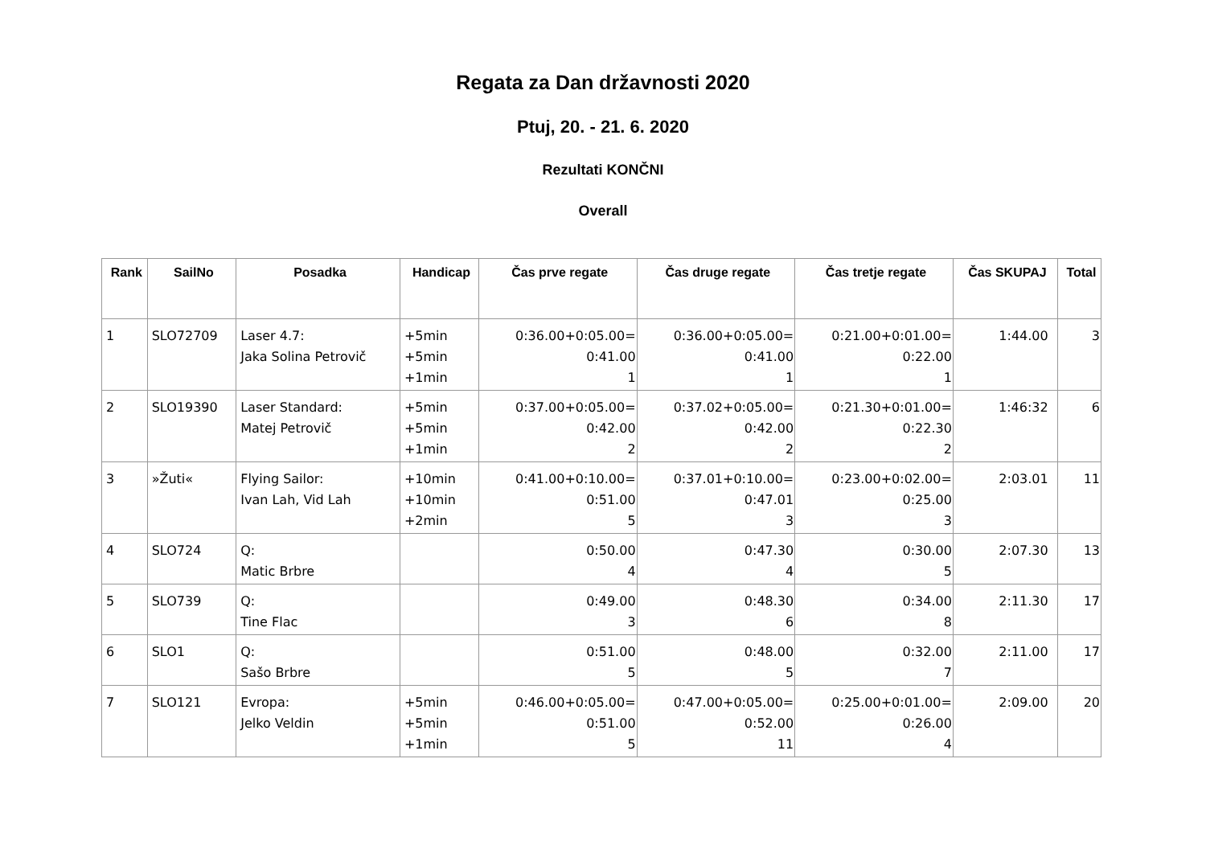Regata za Dan državnosti 2020
Ptuj, 20. - 21. 6. 2020
Rezultati KONČNI
Overall
| Rank | SailNo | Posadka | Handicap | Čas prve regate | Čas druge regate | Čas tretje regate | Čas SKUPAJ | Total |
| --- | --- | --- | --- | --- | --- | --- | --- | --- |
| 1 | SLO72709 | Laser 4.7: Jaka Solina Petrovič | +5min +5min +1min | 0:36.00+0:05.00= 0:41.00 1 | 0:36.00+0:05.00= 0:41.00 1 | 0:21.00+0:01.00= 0:22.00 1 | 1:44.00 | 3 |
| 2 | SLO19390 | Laser Standard: Matej Petrovič | +5min +5min +1min | 0:37.00+0:05.00= 0:42.00 2 | 0:37.02+0:05.00= 0:42.00 2 | 0:21.30+0:01.00= 0:22.30 2 | 1:46:32 | 6 |
| 3 | »Žuti« | Flying Sailor: Ivan Lah, Vid Lah | +10min +10min +2min | 0:41.00+0:10.00= 0:51.00 5 | 0:37.01+0:10.00= 0:47.01 3 | 0:23.00+0:02.00= 0:25.00 3 | 2:03.01 | 11 |
| 4 | SLO724 | Q: Matic Brbre | | 0:50.00 4 | 0:47.30 4 | 0:30.00 5 | 2:07.30 | 13 |
| 5 | SLO739 | Q: Tine Flac | | 0:49.00 3 | 0:48.30 6 | 0:34.00 8 | 2:11.30 | 17 |
| 6 | SLO1 | Q: Sašo Brbre | | 0:51.00 5 | 0:48.00 5 | 0:32.00 7 | 2:11.00 | 17 |
| 7 | SLO121 | Evropa: Jelko Veldin | +5min +5min +1min | 0:46.00+0:05.00= 0:51.00 5 | 0:47.00+0:05.00= 0:52.00 11 | 0:25.00+0:01.00= 0:26.00 4 | 2:09.00 | 20 |